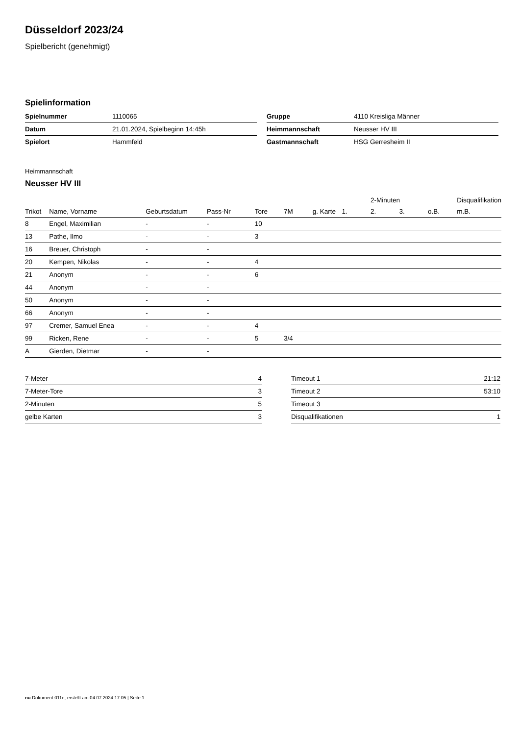Düsseldorf 2023/24
Spielbericht (genehmigt)
Spielinformation
| Spielnummer | 1110065 |
| Datum | 21.01.2024, Spielbeginn 14:45h |
| Spielort | Hammfeld |
| Gruppe | 4110 Kreisliga Männer |
| Heimmannschaft | Neusser HV III |
| Gastmannschaft | HSG Gerresheim II |
Heimmannschaft
Neusser HV III
| | | | | | | | | 2-Minuten | | | Disqualifikation |
| --- | --- | --- | --- | --- | --- | --- | --- | --- | --- | --- | --- |
| Trikot | Name, Vorname | Geburtsdatum | Pass-Nr | Tore | 7M | g. Karte | 1. | 2. | 3. | o.B. | m.B. |
| 8 | Engel, Maximilian | - | - | 10 | | | | | | | |
| 13 | Pathe, Ilmo | - | - | 3 | | | | | | | |
| 16 | Breuer, Christoph | - | - | | | | | | | | |
| 20 | Kempen, Nikolas | - | - | 4 | | | | | | | |
| 21 | Anonym | - | - | 6 | | | | | | | |
| 44 | Anonym | - | - | | | | | | | | |
| 50 | Anonym | - | - | | | | | | | | |
| 66 | Anonym | - | - | | | | | | | | |
| 97 | Cremer, Samuel Enea | - | - | 4 | | | | | | | |
| 99 | Ricken, Rene | - | - | 5 | 3/4 | | | | | | |
| A | Gierden, Dietmar | - | - | | | | | | | | |
| 7-Meter | 4 |
| 7-Meter-Tore | 3 |
| 2-Minuten | 5 |
| gelbe Karten | 3 |
| Timeout 1 | 21:12 |
| Timeout 2 | 53:10 |
| Timeout 3 | |
| Disqualifikationen | 1 |
nu.Dokument 011e, erstellt am 04.07.2024 17:05 | Seite 1